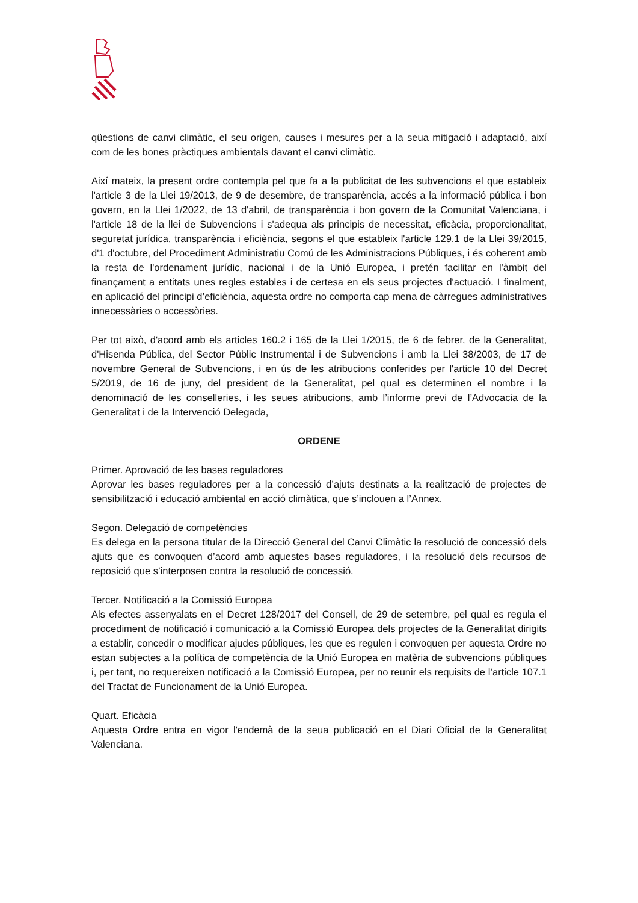qüestions de canvi climàtic, el seu origen, causes i mesures per a la seua mitigació i adaptació, així com de les bones pràctiques ambientals davant el canvi climàtic.
Així mateix, la present ordre contempla pel que fa a la publicitat de les subvencions el que estableix l'article 3 de la Llei 19/2013, de 9 de desembre, de transparència, accés a la informació pública i bon govern, en la Llei 1/2022, de 13 d'abril, de transparència i bon govern de la Comunitat Valenciana, i l'article 18 de la llei de Subvencions i s'adequa als principis de necessitat, eficàcia, proporcionalitat, seguretat jurídica, transparència i eficiència, segons el que estableix l'article 129.1 de la Llei 39/2015, d'1 d'octubre, del Procediment Administratiu Comú de les Administracions Públiques, i és coherent amb la resta de l'ordenament jurídic, nacional i de la Unió Europea, i pretén facilitar en l'àmbit del finançament a entitats unes regles estables i de certesa en els seus projectes d'actuació. I finalment, en aplicació del principi d’eficiència, aquesta ordre no comporta cap mena de càrregues administratives innecessàries o accessòries.
Per tot això, d'acord amb els articles 160.2 i 165 de la Llei 1/2015, de 6 de febrer, de la Generalitat, d'Hisenda Pública, del Sector Públic Instrumental i de Subvencions i amb la Llei 38/2003, de 17 de novembre General de Subvencions, i en ús de les atribucions conferides per l'article 10 del Decret 5/2019, de 16 de juny, del president de la Generalitat, pel qual es determinen el nombre i la denominació de les conselleries, i les seues atribucions, amb l’informe previ de l’Advocacia de la Generalitat i de la Intervenció Delegada,
ORDENE
Primer. Aprovació de les bases reguladores
Aprovar les bases reguladores per a la concessió d’ajuts destinats a la realització de projectes de sensibilització i educació ambiental en acció climàtica, que s’inclouen a l’Annex.
Segon. Delegació de competències
Es delega en la persona titular de la Direcció General del Canvi Climàtic la resolució de concessió dels ajuts que es convoquen d’acord amb aquestes bases reguladores, i la resolució dels recursos de reposició que s’interposen contra la resolució de concessió.
Tercer. Notificació a la Comissió Europea
Als efectes assenyalats en el Decret 128/2017 del Consell, de 29 de setembre, pel qual es regula el procediment de notificació i comunicació a la Comissió Europea dels projectes de la Generalitat dirigits a establir, concedir o modificar ajudes públiques, les que es regulen i convoquen per aquesta Ordre no estan subjectes a la política de competència de la Unió Europea en matèria de subvencions públiques i, per tant, no requereixen notificació a la Comissió Europea, per no reunir els requisits de l’article 107.1 del Tractat de Funcionament de la Unió Europea.
Quart. Eficàcia
Aquesta Ordre entra en vigor l'endemà de la seua publicació en el Diari Oficial de la Generalitat Valenciana.